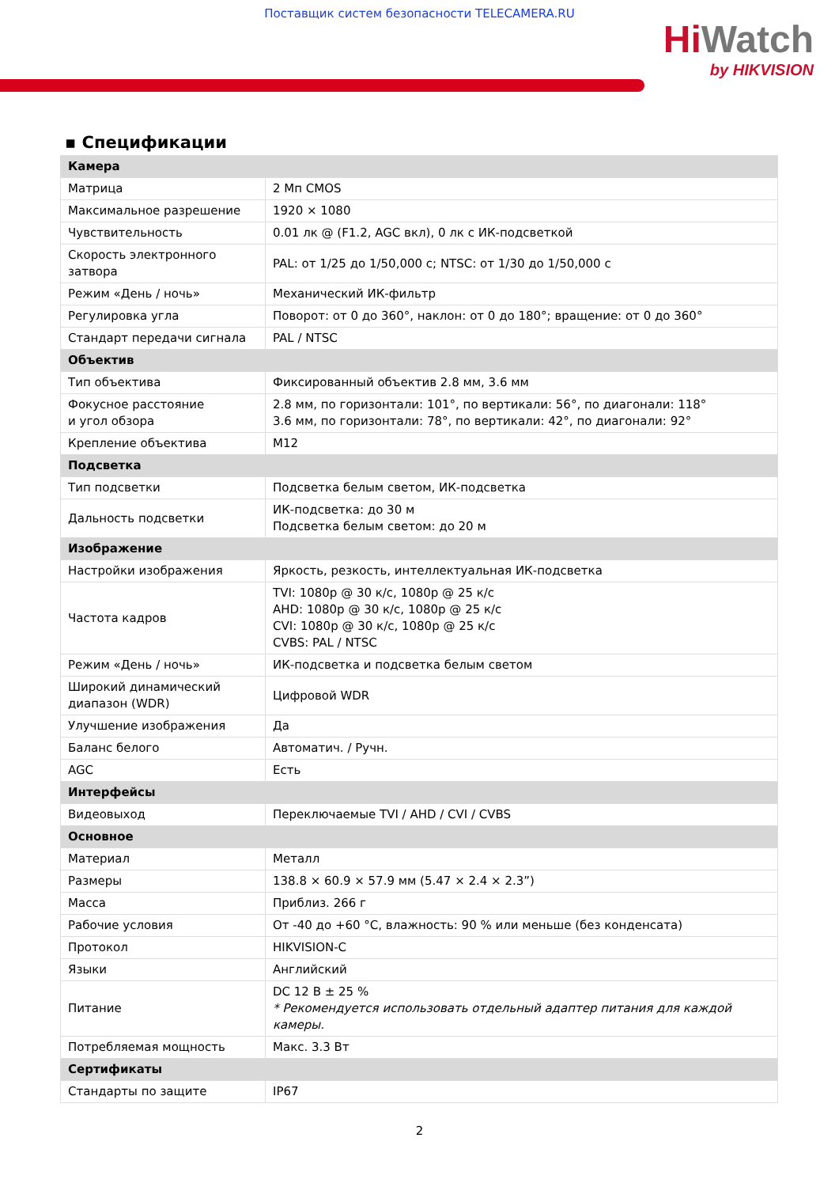Поставщик систем безопасности TELECAMERA.RU
Hi Watch
by HIKVISION
▪ Спецификации
| Камера | |
| Матрица | 2 Мп CMOS |
| Максимальное разрешение | 1920 × 1080 |
| Чувствительность | 0.01 лк @ (F1.2, AGC вкл), 0 лк с ИК-подсветкой |
| Скорость электронного затвора | PAL: от 1/25 до 1/50,000 с; NTSC: от 1/30 до 1/50,000 с |
| Режим «День / ночь» | Механический ИК-фильтр |
| Регулировка угла | Поворот: от 0 до 360°, наклон: от 0 до 180°; вращение: от 0 до 360° |
| Стандарт передачи сигнала | PAL / NTSC |
| Объектив | |
| Тип объектива | Фиксированный объектив 2.8 мм, 3.6 мм |
| Фокусное расстояние и угол обзора | 2.8 мм, по горизонтали: 101°, по вертикали: 56°, по диагонали: 118° 3.6 мм, по горизонтали: 78°, по вертикали: 42°, по диагонали: 92° |
| Крепление объектива | M12 |
| Подсветка | |
| Тип подсветки | Подсветка белым светом, ИК-подсветка |
| Дальность подсветки | ИК-подсветка: до 30 м Подсветка белым светом: до 20 м |
| Изображение | |
| Настройки изображения | Яркость, резкость, интеллектуальная ИК-подсветка |
| Частота кадров | TVI: 1080p @ 30 к/с, 1080p @ 25 к/с AHD: 1080p @ 30 к/с, 1080p @ 25 к/с CVI: 1080p @ 30 к/с, 1080p @ 25 к/с CVBS: PAL / NTSC |
| Режим «День / ночь» | ИК-подсветка и подсветка белым светом |
| Широкий динамический диапазон (WDR) | Цифровой WDR |
| Улучшение изображения | Да |
| Баланс белого | Автоматич. / Ручн. |
| AGC | Есть |
| Интерфейсы | |
| Видеовыход | Переключаемые TVI / AHD / CVI / CVBS |
| Основное | |
| Материал | Металл |
| Размеры | 138.8 × 60.9 × 57.9 мм (5.47 × 2.4 × 2.3”) |
| Масса | Приблиз. 266 г |
| Рабочие условия | От -40 до +60 °C, влажность: 90 % или меньше (без конденсата) |
| Протокол | HIKVISION-C |
| Языки | Английский |
| Питание | DC 12 В ± 25 % * Рекомендуется использовать отдельный адаптер питания для каждой камеры. |
| Потребляемая мощность | Макс. 3.3 Вт |
| Сертификаты | |
| Стандарты по защите | IP67 |
2